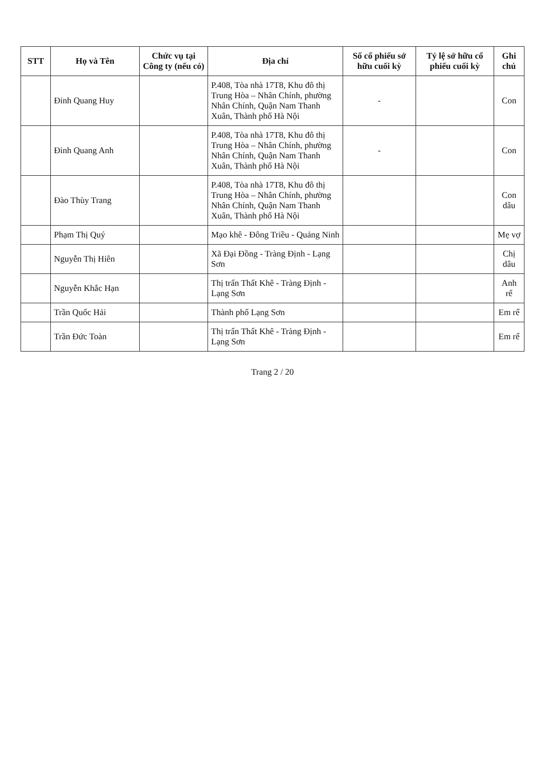| STT | Họ và Tên | Chức vụ tại Công ty (nếu có) | Địa chỉ | Số cổ phiếu sở hữu cuối kỳ | Tỷ lệ sở hữu cổ phiếu cuối kỳ | Ghi chú |
| --- | --- | --- | --- | --- | --- | --- |
| | Đinh Quang Huy | | P.408, Tòa nhà 17T8, Khu đô thị Trung Hòa – Nhân Chính, phường Nhân Chính, Quận Nam Thanh Xuân, Thành phố Hà Nội | - | | Con |
| | Đinh Quang Anh | | P.408, Tòa nhà 17T8, Khu đô thị Trung Hòa – Nhân Chính, phường Nhân Chính, Quận Nam Thanh Xuân, Thành phố Hà Nội | - | | Con |
| | Đào Thùy Trang | | P.408, Tòa nhà 17T8, Khu đô thị Trung Hòa – Nhân Chính, phường Nhân Chính, Quận Nam Thanh Xuân, Thành phố Hà Nội | | | Con dâu |
| | Phạm Thị Quý | | Mạo khê - Đông Triều - Quảng Ninh | | | Mẹ vợ |
| | Nguyễn Thị Hiên | | Xã Đại Đồng - Tràng Định - Lạng Sơn | | | Chị dâu |
| | Nguyễn Khắc Hạn | | Thị trấn Thất Khê - Tràng Định - Lạng Sơn | | | Anh rể |
| | Trần Quốc Hải | | Thành phố Lạng Sơn | | | Em rể |
| | Trần Đức Toàn | | Thị trấn Thất Khê - Tràng Định - Lạng Sơn | | | Em rể |
Trang 2 / 20